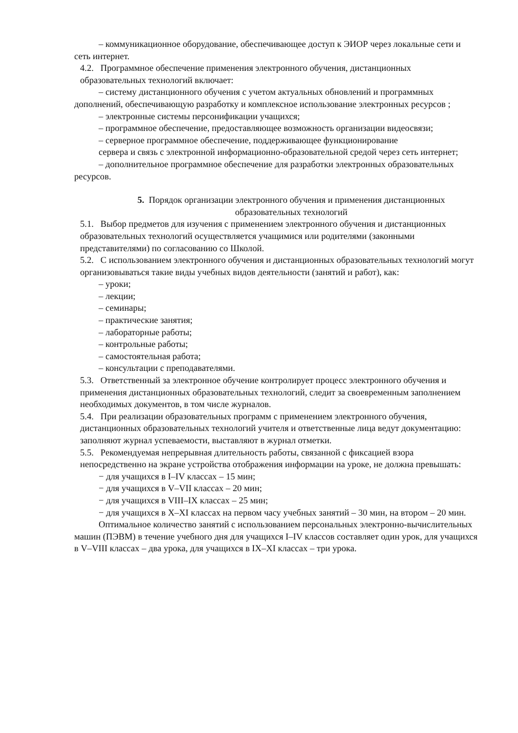– коммуникационное оборудование, обеспечивающее доступ к ЭИОР через локальные сети и сеть интернет.
4.2. Программное обеспечение применения электронного обучения, дистанционных образовательных технологий включает:
– систему дистанционного обучения с учетом актуальных обновлений и программных дополнений, обеспечивающую разработку и комплексное использование электронных ресурсов ;
– электронные системы персонификации учащихся;
– программное обеспечение, предоставляющее возможность организации видеосвязи;
– серверное программное обеспечение, поддерживающее функционирование
сервера и связь с электронной информационно-образовательной средой через сеть интернет;
– дополнительное программное обеспечение для разработки электронных образовательных ресурсов.
5. Порядок организации электронного обучения и применения дистанционных образовательных технологий
5.1. Выбор предметов для изучения с применением электронного обучения и дистанционных образовательных технологий осуществляется учащимися или родителями (законными представителями) по согласованию со Школой.
5.2. С использованием электронного обучения и дистанционных образовательных технологий могут организовываться такие виды учебных видов деятельности (занятий и работ), как:
– уроки;
– лекции;
– семинары;
– практические занятия;
– лабораторные работы;
– контрольные работы;
– самостоятельная работа;
– консультации с преподавателями.
5.3. Ответственный за электронное обучение контролирует процесс электронного обучения и применения дистанционных образовательных технологий, следит за своевременным заполнением необходимых документов, в том числе журналов.
5.4. При реализации образовательных программ с применением электронного обучения, дистанционных образовательных технологий учителя и ответственные лица ведут документацию: заполняют журнал успеваемости, выставляют в журнал отметки.
5.5. Рекомендуемая непрерывная длительность работы, связанной с фиксацией взора непосредственно на экране устройства отображения информации на уроке, не должна превышать:
− для учащихся в I–IV классах – 15 мин;
− для учащихся в V–VII классах – 20 мин;
− для учащихся в VIII–IX классах – 25 мин;
− для учащихся в X–XI классах на первом часу учебных занятий – 30 мин, на втором – 20 мин.
Оптимальное количество занятий с использованием персональных электронно-вычислительных машин (ПЭВМ) в течение учебного дня для учащихся I–IV классов составляет один урок, для учащихся в V–VIII классах – два урока, для учащихся в IX–XI классах – три урока.